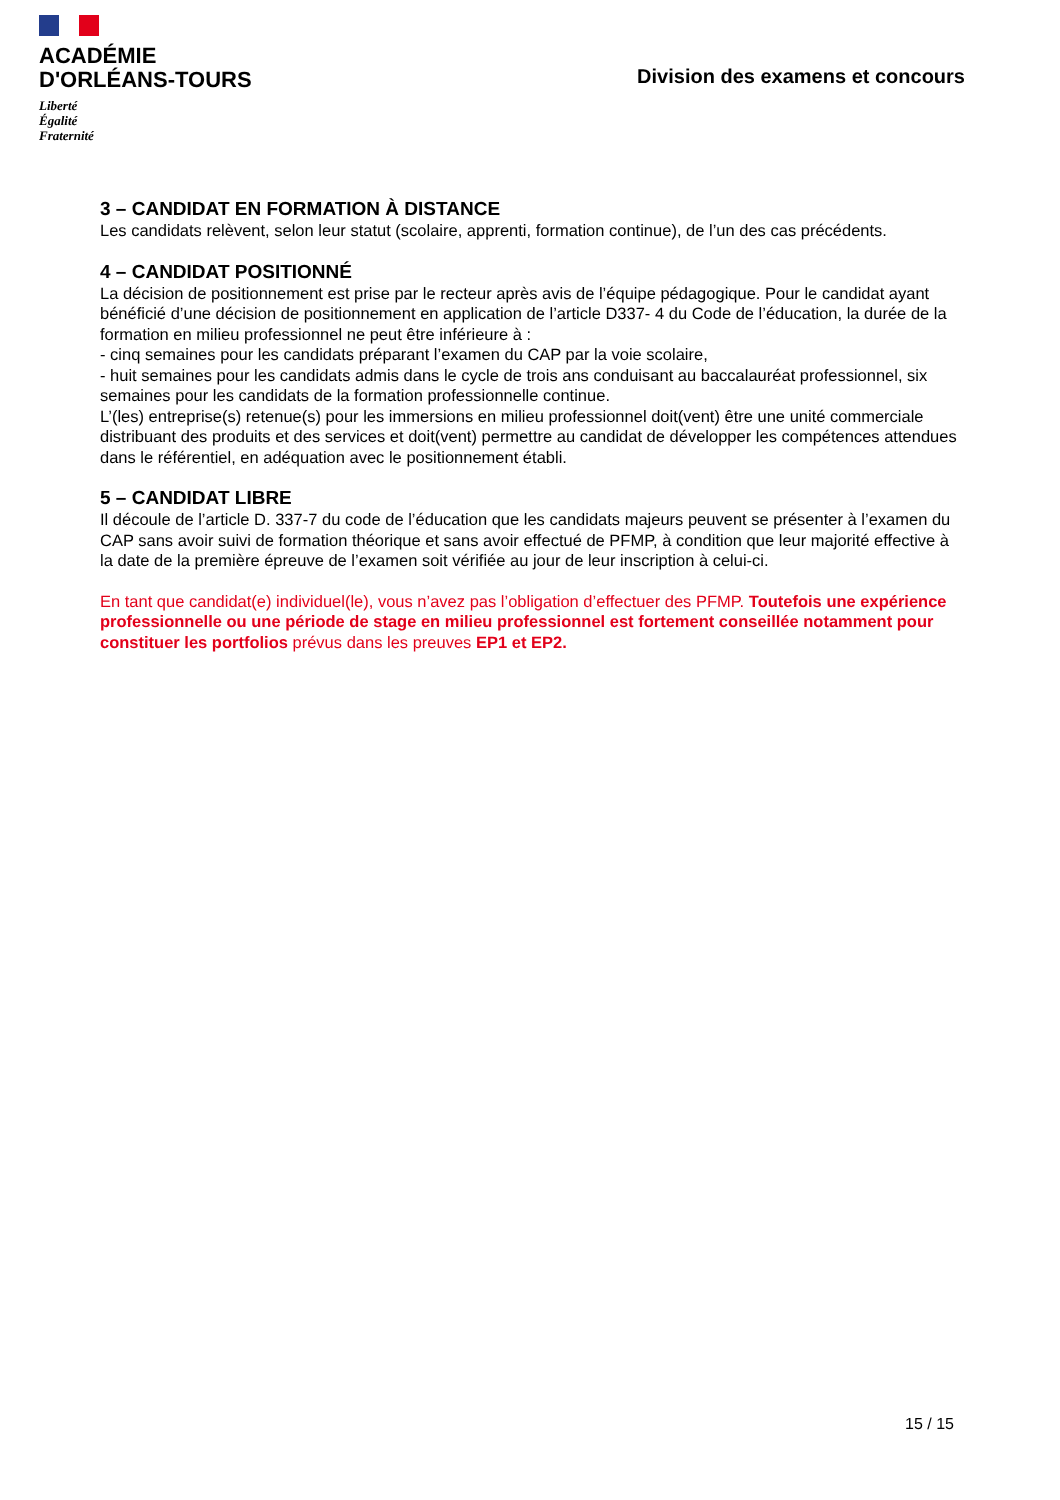ACADÉMIE
D'ORLÉANS-TOURS
Liberté
Égalité
Fraternité
Division des examens et concours
3 – CANDIDAT EN FORMATION À DISTANCE
Les candidats relèvent, selon leur statut (scolaire, apprenti, formation continue), de l’un des cas précédents.
4 – CANDIDAT POSITIONNÉ
La décision de positionnement est prise par le recteur après avis de l’équipe pédagogique. Pour le candidat ayant bénéficié d’une décision de positionnement en application de l’article D337- 4 du Code de l’éducation, la durée de la formation en milieu professionnel ne peut être inférieure à :
- cinq semaines pour les candidats préparant l’examen du CAP par la voie scolaire,
- huit semaines pour les candidats admis dans le cycle de trois ans conduisant au baccalauréat professionnel, six semaines pour les candidats de la formation professionnelle continue.
L’(les) entreprise(s) retenue(s) pour les immersions en milieu professionnel doit(vent) être une unité commerciale distribuant des produits et des services et doit(vent) permettre au candidat de développer les compétences attendues dans le référentiel, en adéquation avec le positionnement établi.
5 – CANDIDAT LIBRE
Il découle de l’article D. 337-7 du code de l’éducation que les candidats majeurs peuvent se présenter à l’examen du CAP sans avoir suivi de formation théorique et sans avoir effectué de PFMP, à condition que leur majorité effective à la date de la première épreuve de l’examen soit vérifiée au jour de leur inscription à celui-ci.
En tant que candidat(e) individuel(le), vous n’avez pas l’obligation d’effectuer des PFMP. Toutefois une expérience professionnelle ou une période de stage en milieu professionnel est fortement conseillée notamment pour constituer les portfolios prévus dans les preuves EP1 et EP2.
15 / 15